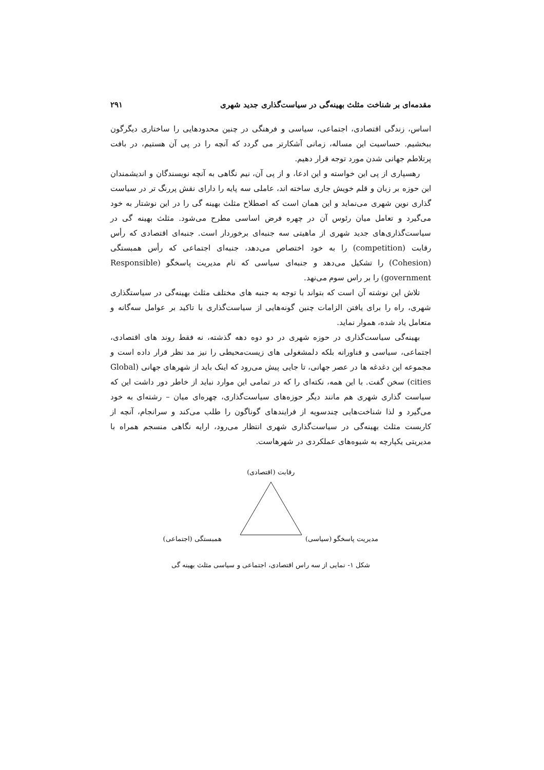مقدمه‌ای بر شناخت مثلث بهینه‌گی در سیاست‌گذاری جدید شهری ۲۹۱
اساس، زندگی اقتصادی، اجتماعی، سیاسی و فرهنگی در چنین محدودهایی را ساختاری دیگرگون ببخشیم. حساسیت این مساله، زمانی آشکارتر می گردد که آنچه را در پی آن هستیم، در بافت پرتلاطم جهانی شدن مورد توجه قرار دهیم.
رهسپاری از پی این خواسته و این ادعا، و از پی آن، نیم نگاهی به آنچه نویسندگان و اندیشمندان این حوزه بر زبان و قلم خویش جاری ساخته اند، عاملی سه پایه را دارای نقش پررنگ تر در سیاست گذاری نوین شهری می‌نماید و این همان است که اصطلاح مثلث بهینه گی را در این نوشتار به خود می‌گیرد و تعامل میان رئوس آن در چهره فرض اساسی مطرح می‌شود. مثلث بهینه گی در سیاست‌گذاری‌های جدید شهری از ماهیتی سه جنبه‌ای برخوردار است. جنبه‌ای اقتصادی که رأس رقابت (competition) را به خود اختصاص می‌دهد، جنبه‌ای اجتماعی که رأس همبستگی (Cohesion) را تشکیل می‌دهد و جنبه‌ای سیاسی که نام مدیریت پاسخگو (Responsible government) را بر راس سوم می‌نهد.
تلاش این نوشته آن است که بتواند با توجه به جنبه های مختلف مثلث بهینه‌گی در سیاستگذاری شهری، راه را برای یافتن الزامات چنین گونه‌هایی از سیاست‌گذاری با تاکید بر عوامل سه‌گانه و متعامل یاد شده، هموار نماید.
بهینه‌گی سیاست‌گذاری در حوزه شهری در دو دوه دهه گذشته، نه فقط روند های اقتصادی، اجتماعی، سیاسی و فناورانه بلکه دلمشغولی های زیست‌محیطی را نیز مد نظر قرار داده است و مجموعه این دغدغه ها در عصر جهانی، تا جایی پیش می‌رود که اینک باید از شهرهای جهانی (Global cities) سخن گفت. با این همه، نکته‌ای را که در تمامی این موارد نباید از خاطر دور داشت این که سیاست گذاری شهری هم مانند دیگر حوزه‌های سیاست‌گذاری، چهره‌ای میان – رشته‌ای به خود می‌گیرد و لذا شناخت‌هایی چندسویه از فرایندهای گوناگون را طلب می‌کند و سرانجام، آنچه از کاربست مثلث بهینه‌گی در سیاست‌گذاری شهری انتظار می‌رود، ارایه نگاهی منسجم همراه با مدیریتی یکپارچه به شیوه‌های عملکردی در شهرهاست.
رقابت (اقتصادی)
مدیریت پاسخگو (سیاسی) همبستگی (اجتماعی)
شکل ۱- نمایی از سه راس اقتصادی، اجتماعی و سیاسی مثلث بهینه گی